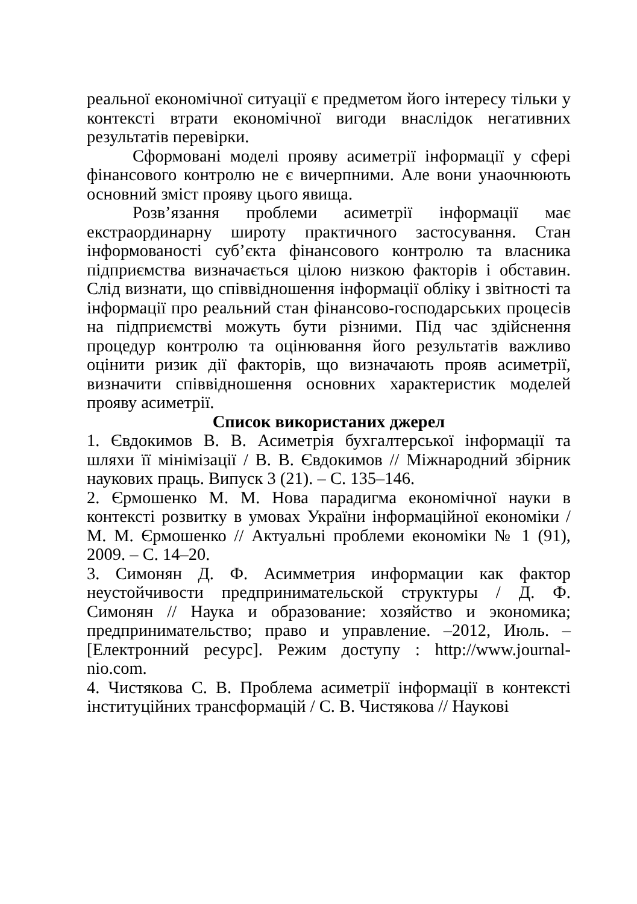реальної економічної ситуації є предметом його інтересу тільки у контексті втрати економічної вигоди внаслідок негативних результатів перевірки.
Сформовані моделі прояву асиметрії інформації у сфері фінансового контролю не є вичерпними. Але вони унаочнюють основний зміст прояву цього явища.
Розв’язання проблеми асиметрії інформації має екстраординарну широту практичного застосування. Стан інформованості суб’єкта фінансового контролю та власника підприємства визначається цілою низкою факторів і обставин. Слід визнати, що співвідношення інформації обліку і звітності та інформації про реальний стан фінансово-господарських процесів на підприємстві можуть бути різними. Під час здійснення процедур контролю та оцінювання його результатів важливо оцінити ризик дії факторів, що визначають прояв асиметрії, визначити співвідношення основних характеристик моделей прояву асиметрії.
Список використаних джерел
1. Євдокимов В. В. Асиметрія бухгалтерської інформації та шляхи її мінімізації / В. В. Євдокимов // Міжнародний збірник наукових праць. Випуск 3 (21). – С. 135–146.
2. Єрмошенко М. М. Нова парадигма економічної науки в контексті розвитку в умовах України інформаційної економіки / М. М. Єрмошенко // Актуальні проблеми економіки № 1 (91), 2009. – С. 14–20.
3. Симонян Д. Ф. Асимметрия информации как фактор неустойчивости предпринимательской структуры / Д. Ф. Симонян // Наука и образование: хозяйство и экономика; предпринимательство; право и управление. –2012, Июль. – [Електронний ресурс]. Режим доступу : http://www.journal-nio.com.
4. Чистякова С. В. Проблема асиметрії інформації в контексті інституційних трансформацій / С. В. Чистякова // Наукові